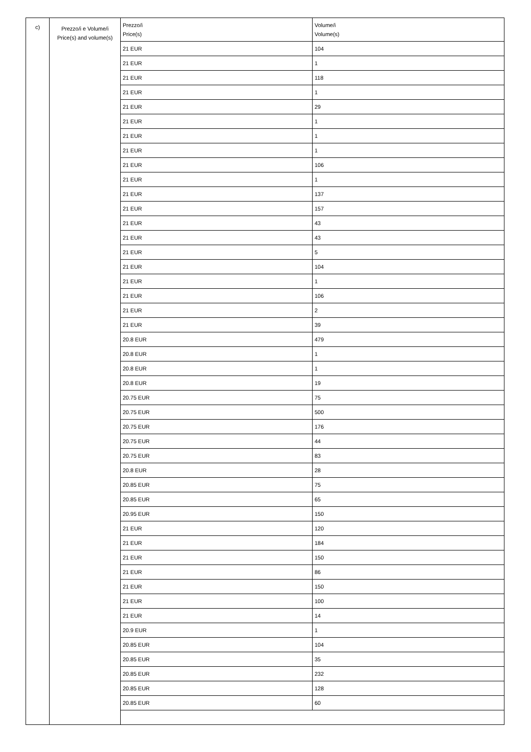| c) | Prezzo/i e Volume/i Price(s) and volume(s) | / Prezzo/i Price(s) / Volume/i Volume(s) / / --- / --- / / 21 EUR / 104 / / 21 EUR / 1 / / 21 EUR / 118 / / 21 EUR / 1 / / 21 EUR / 29 / / 21 EUR / 1 / / 21 EUR / 1 / / 21 EUR / 1 / / 21 EUR / 106 / / 21 EUR / 1 / / 21 EUR / 137 / / 21 EUR / 157 / / 21 EUR / 43 / / 21 EUR / 43 / / 21 EUR / 5 / / 21 EUR / 104 / / 21 EUR / 1 / / 21 EUR / 106 / / 21 EUR / 2 / / 21 EUR / 39 / / 20.8 EUR / 479 / / 20.8 EUR / 1 / / 20.8 EUR / 1 / / 20.8 EUR / 19 / / 20.75 EUR / 75 / / 20.75 EUR / 500 / / 20.75 EUR / 176 / / 20.75 EUR / 44 / / 20.75 EUR / 83 / / 20.8 EUR / 28 / / 20.85 EUR / 75 / / 20.85 EUR / 65 / / 20.95 EUR / 150 / / 21 EUR / 120 / / 21 EUR / 184 / / 21 EUR / 150 / / 21 EUR / 86 / / 21 EUR / 150 / / 21 EUR / 100 / / 21 EUR / 14 / / 20.9 EUR / 1 / / 20.85 EUR / 104 / / 20.85 EUR / 35 / / 20.85 EUR / 232 / / 20.85 EUR / 128 / / 20.85 EUR / 60 / |